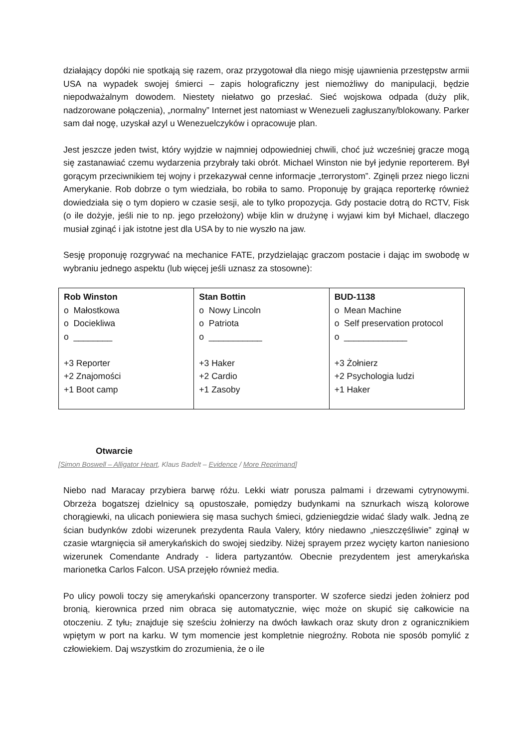działający dopóki nie spotkają się razem, oraz przygotował dla niego misję ujawnienia przestępstw armii USA na wypadek swojej śmierci – zapis holograficzny jest niemożliwy do manipulacji, będzie niepodważalnym dowodem. Niestety niełatwo go przesłać. Sieć wojskowa odpada (duży plik, nadzorowane połączenia), „normalny” Internet jest natomiast w Wenezueli zagłuszany/blokowany. Parker sam dał nogę, uzyskał azyl u Wenezuelczyków i opracowuje plan.
Jest jeszcze jeden twist, który wyjdzie w najmniej odpowiedniej chwili, choć już wcześniej gracze mogą się zastanawiać czemu wydarzenia przybrały taki obrót. Michael Winston nie był jedynie reporterem. Był gorącym przeciwnikiem tej wojny i przekazywał cenne informacje „terrorystom”. Zginęli przez niego liczni Amerykanie. Rob dobrze o tym wiedziała, bo robiła to samo. Proponuję by grająca reporterkę również dowiedziała się o tym dopiero w czasie sesji, ale to tylko propozycja. Gdy postacie dotrą do RCTV, Fisk (o ile dożyje, jeśli nie to np. jego przełożony) wbije klin w drużynę i wyjawi kim był Michael, dlaczego musiał zginąć i jak istotne jest dla USA by to nie wyszło na jaw.
Sesję proponuję rozgrywać na mechanice FATE, przydzielając graczom postacie i dając im swobodę w wybraniu jednego aspektu (lub więcej jeśli uznasz za stosowne):
| Rob Winston o Małostkowa o Dociekliwa o ________ +3 Reporter +2 Znajomości +1 Boot camp | Stan Bottin o Nowy Lincoln o Patriota o ___________ +3 Haker +2 Cardio +1 Zasoby | BUD-1138 o Mean Machine o Self preservation protocol o _____________ +3 Żołnierz +2 Psychologia ludzi +1 Haker |
Otwarcie
[Simon Boswell – Alligator Heart, Klaus Badelt – Evidence / More Reprimand]
Niebo nad Maracay przybiera barwę różu. Lekki wiatr porusza palmami i drzewami cytrynowymi. Obrzeża bogatszej dzielnicy są opustoszałe, pomiędzy budynkami na sznurkach wiszą kolorowe chorągiewki, na ulicach poniewiera się masa suchych śmieci, gdzieniegdzie widać ślady walk. Jedną ze ścian budynków zdobi wizerunek prezydenta Raula Valery, który niedawno „nieszczęśliwie” zginął w czasie wtargnięcia sił amerykańskich do swojej siedziby. Niżej sprayem przez wycięty karton naniesiono wizerunek Comendante Andrady - lidera partyzantów. Obecnie prezydentem jest amerykańska marionetka Carlos Falcon. USA przejęło również media.
Po ulicy powoli toczy się amerykański opancerzony transporter. W szoferce siedzi jeden żołnierz pod bronią, kierownica przed nim obraca się automatycznie, więc może on skupić się całkowicie na otoczeniu. Z tyłu, znajduje się sześciu żołnierzy na dwóch ławkach oraz skuty dron z ogranicznikiem wpiętym w port na karku. W tym momencie jest kompletnie niegroźny. Robota nie sposób pomylić z człowiekiem. Daj wszystkim do zrozumienia, że o ile